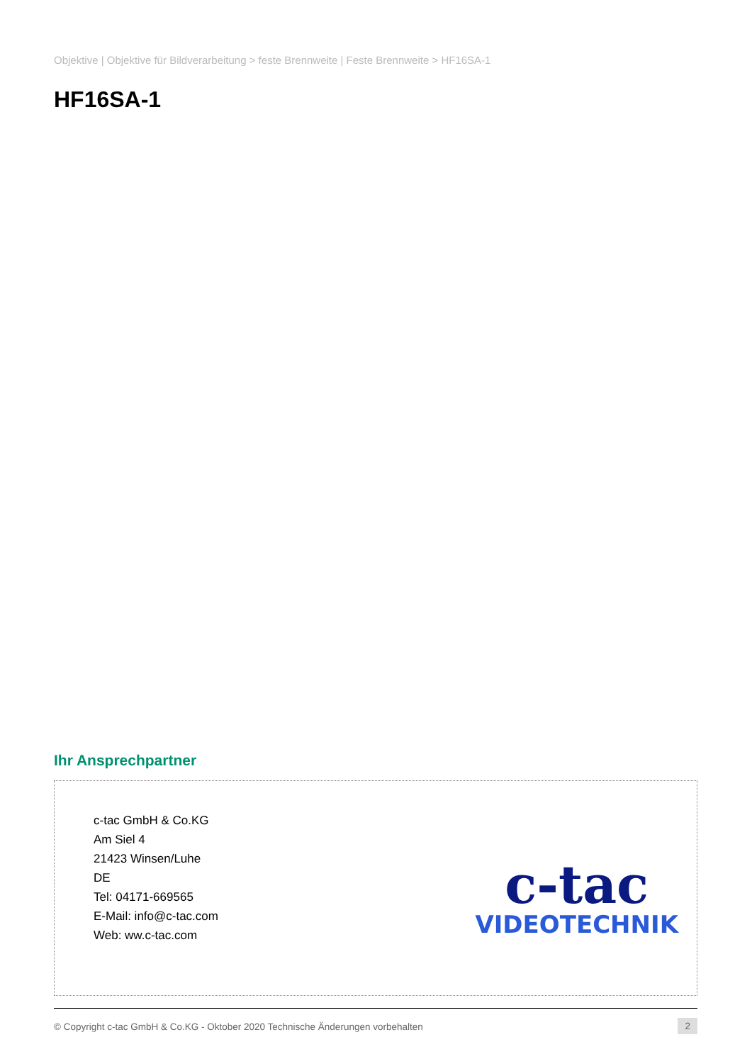Objektive | Objektive für Bildverarbeitung > feste Brennweite | Feste Brennweite > HF16SA-1
HF16SA-1
Ihr Ansprechpartner
c-tac GmbH & Co.KG
Am Siel 4
21423 Winsen/Luhe
DE
Tel: 04171-669565
E-Mail: info@c-tac.com
Web: ww.c-tac.com
c-tac
VIDEOTECHNIK
© Copyright c-tac GmbH & Co.KG - Oktober 2020 Technische Änderungen vorbehalten 2